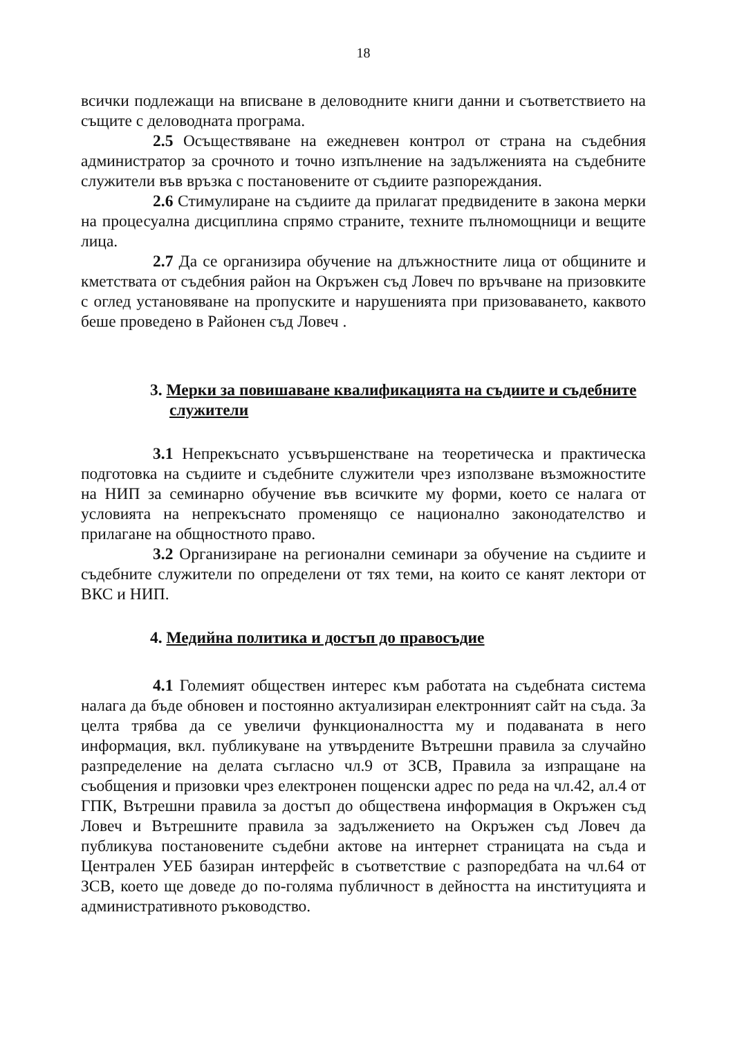18
всички подлежащи на вписване в деловодните книги данни и съответствието на същите с деловодната програма.
2.5 Осъществяване на ежедневен контрол от страна на съдебния администратор за срочното и точно изпълнение на задълженията на съдебните служители във връзка с постановените от съдиите разпореждания.
2.6 Стимулиране на съдиите да прилагат предвидените в закона мерки на процесуална дисциплина спрямо страните, техните пълномощници и вещите лица.
2.7 Да се организира обучение на длъжностните лица от общините и кметствата от съдебния район на Окръжен съд Ловеч по връчване на призовките с оглед установяване на пропуските и нарушенията при призоваването, каквото беше проведено в Районен съд Ловеч .
3. Мерки за повишаване квалификацията на съдиите и съдебните служители
3.1 Непрекъснато усъвършенстване на теоретическа и практическа подготовка на съдиите и съдебните служители чрез използване възможностите на НИП за семинарно обучение във всичките му форми, което се налага от условията на непрекъснато променящо се национално законодателство и прилагане на общностното право.
3.2 Организиране на регионални семинари за обучение на съдиите и съдебните служители по определени от тях теми, на които се канят лектори от ВКС и НИП.
4. Медийна политика и достъп до правосъдие
4.1 Големият обществен интерес към работата на съдебната система налага да бъде обновен и постоянно актуализиран електронният сайт на съда. За целта трябва да се увеличи функционалността му и подаваната в него информация, вкл. публикуване на утвърдените Вътрешни правила за случайно разпределение на делата съгласно чл.9 от ЗСВ, Правила за изпращане на съобщения и призовки чрез електронен пощенски адрес по реда на чл.42, ал.4 от ГПК, Вътрешни правила за достъп до обществена информация в Окръжен съд Ловеч и Вътрешните правила за задължението на Окръжен съд Ловеч да публикува постановените съдебни актове на интернет страницата на съда и Централен УЕБ базиран интерфейс в съответствие с разпоредбата на чл.64 от ЗСВ, което ще доведе до по-голяма публичност в дейността на институцията и административното ръководство.